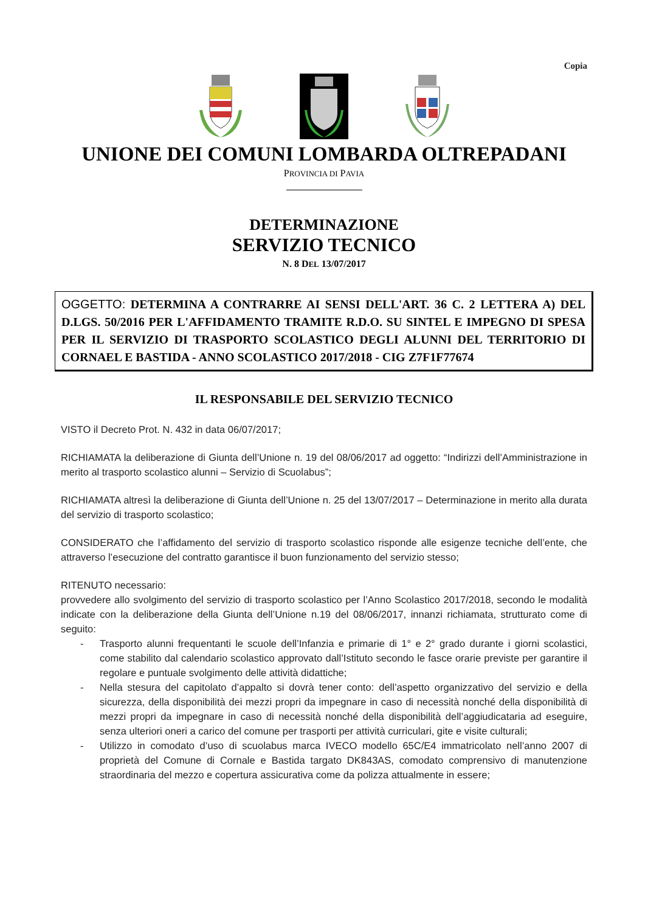Copia
UNIONE DEI COMUNI LOMBARDA OLTREPADANI
PROVINCIA DI PAVIA
DETERMINAZIONE
SERVIZIO TECNICO
N. 8 DEL 13/07/2017
OGGETTO: DETERMINA A CONTRARRE AI SENSI DELL'ART. 36 C. 2 LETTERA A) DEL D.LGS. 50/2016 PER L'AFFIDAMENTO TRAMITE R.D.O. SU SINTEL E IMPEGNO DI SPESA PER IL SERVIZIO DI TRASPORTO SCOLASTICO DEGLI ALUNNI DEL TERRITORIO DI CORNAEL E BASTIDA - ANNO SCOLASTICO 2017/2018 - CIG Z7F1F77674
IL RESPONSABILE DEL SERVIZIO TECNICO
VISTO il Decreto Prot. N. 432 in data 06/07/2017;
RICHIAMATA la deliberazione di Giunta dell’Unione n. 19 del 08/06/2017 ad oggetto: “Indirizzi dell’Amministrazione in merito al trasporto scolastico alunni – Servizio di Scuolabus”;
RICHIAMATA altresì la deliberazione di Giunta dell’Unione n. 25 del 13/07/2017 – Determinazione in merito alla durata del servizio di trasporto scolastico;
CONSIDERATO che l’affidamento del servizio di trasporto scolastico risponde alle esigenze tecniche dell’ente, che attraverso l’esecuzione del contratto garantisce il buon funzionamento del servizio stesso;
RITENUTO necessario:
provvedere allo svolgimento del servizio di trasporto scolastico per l’Anno Scolastico 2017/2018, secondo le modalità indicate con la deliberazione della Giunta dell’Unione n.19 del 08/06/2017, innanzi richiamata, strutturato come di seguito:
- Trasporto alunni frequentanti le scuole dell’Infanzia e primarie di 1° e 2° grado durante i giorni scolastici, come stabilito dal calendario scolastico approvato dall’Istituto secondo le fasce orarie previste per garantire il regolare e puntuale svolgimento delle attività didattiche;
- Nella stesura del capitolato d’appalto si dovrà tener conto: dell’aspetto organizzativo del servizio e della sicurezza, della disponibilità dei mezzi propri da impegnare in caso di necessità nonché della disponibilità di mezzi propri da impegnare in caso di necessità nonché della disponibilità dell’aggiudicataria ad eseguire, senza ulteriori oneri a carico del comune per trasporti per attività curriculari, gite e visite culturali;
- Utilizzo in comodato d’uso di scuolabus marca IVECO modello 65C/E4 immatricolato nell’anno 2007 di proprietà del Comune di Cornale e Bastida targato DK843AS, comodato comprensivo di manutenzione straordinaria del mezzo e copertura assicurativa come da polizza attualmente in essere;